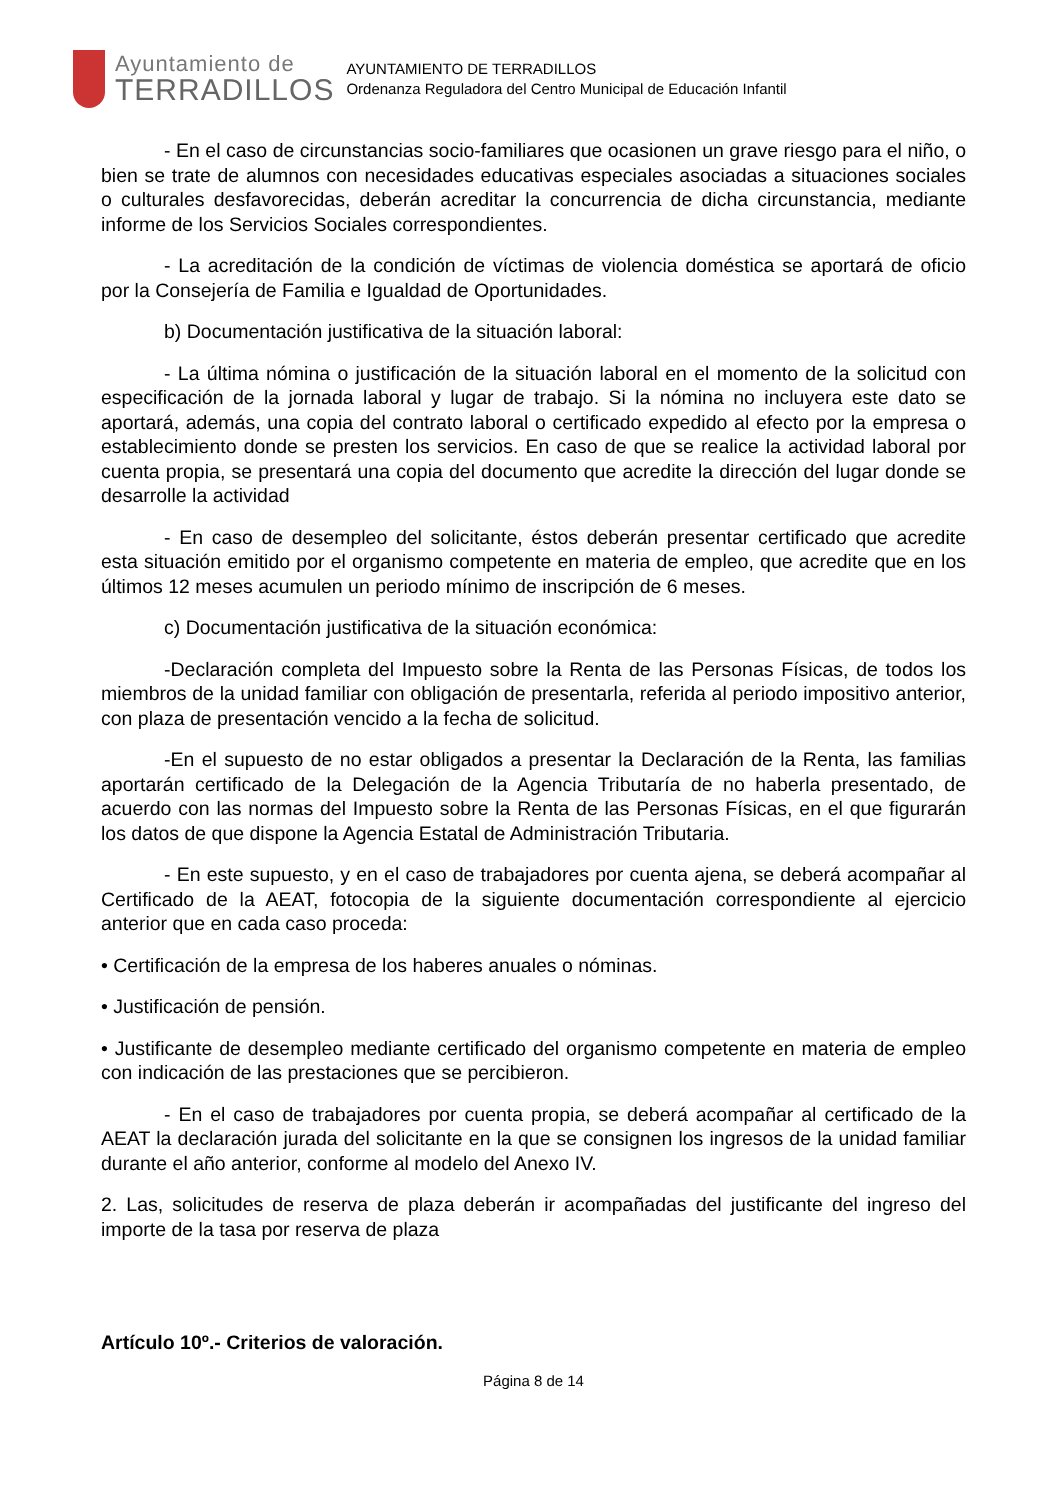Ayuntamiento de
TERRADILLOS
AYUNTAMIENTO DE TERRADILLOS
Ordenanza Reguladora del Centro Municipal de Educación Infantil
- En el caso de circunstancias socio-familiares que ocasionen un grave riesgo para el niño, o bien se trate de alumnos con necesidades educativas especiales asociadas a situaciones sociales o culturales desfavorecidas, deberán acreditar la concurrencia de dicha circunstancia, mediante informe de los Servicios Sociales correspondientes.
- La acreditación de la condición de víctimas de violencia doméstica se aportará de oficio por la Consejería de Familia e Igualdad de Oportunidades.
b) Documentación justificativa de la situación laboral:
- La última nómina o justificación de la situación laboral en el momento de la solicitud con especificación de la jornada laboral y lugar de trabajo. Si la nómina no incluyera este dato se aportará, además, una copia del contrato laboral o certificado expedido al efecto por la empresa o establecimiento donde se presten los servicios. En caso de que se realice la actividad laboral por cuenta propia, se presentará una copia del documento que acredite la dirección del lugar donde se desarrolle la actividad
- En caso de desempleo del solicitante, éstos deberán presentar certificado que acredite esta situación emitido por el organismo competente en materia de empleo, que acredite que en los últimos 12 meses acumulen un periodo mínimo de inscripción de 6 meses.
c) Documentación justificativa de la situación económica:
-Declaración completa del Impuesto sobre la Renta de las Personas Físicas, de todos los miembros de la unidad familiar con obligación de presentarla, referida al periodo impositivo anterior, con plaza de presentación vencido a la fecha de solicitud.
-En el supuesto de no estar obligados a presentar la Declaración de la Renta, las familias aportarán certificado de la Delegación de la Agencia Tributaría de no haberla presentado, de acuerdo con las normas del Impuesto sobre la Renta de las Personas Físicas, en el que figurarán los datos de que dispone la Agencia Estatal de Administración Tributaria.
- En este supuesto, y en el caso de trabajadores por cuenta ajena, se deberá acompañar al Certificado de la AEAT, fotocopia de la siguiente documentación correspondiente al ejercicio anterior que en cada caso proceda:
• Certificación de la empresa de los haberes anuales o nóminas.
• Justificación de pensión.
• Justificante de desempleo mediante certificado del organismo competente en materia de empleo con indicación de las prestaciones que se percibieron.
- En el caso de trabajadores por cuenta propia, se deberá acompañar al certificado de la AEAT la declaración jurada del solicitante en la que se consignen los ingresos de la unidad familiar durante el año anterior, conforme al modelo del Anexo IV.
2. Las, solicitudes de reserva de plaza deberán ir acompañadas del justificante del ingreso del importe de la tasa por reserva de plaza
Artículo 10º.- Criterios de valoración.
Página 8 de 14